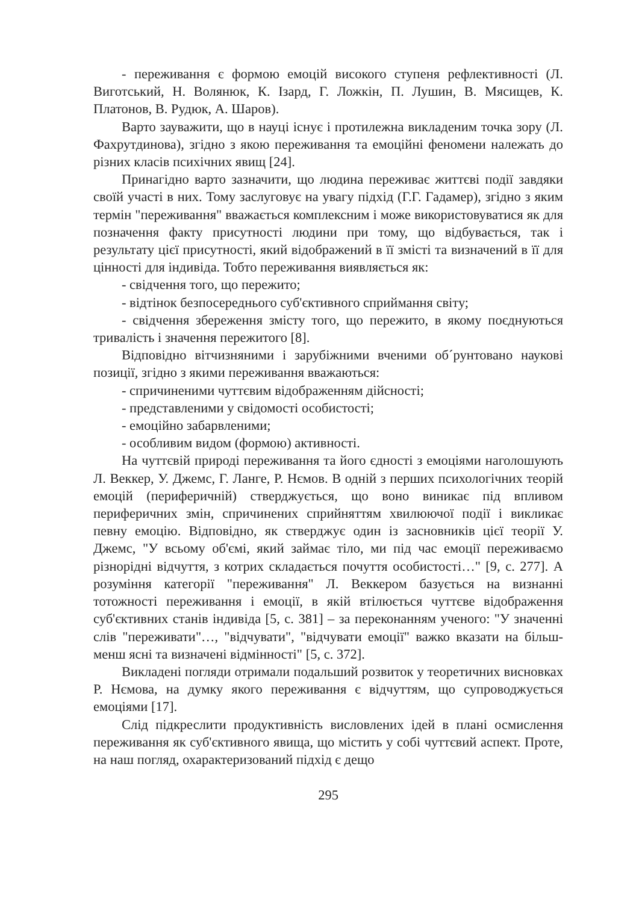- переживання є формою емоцій високого ступеня рефлективності (Л. Виготський, Н. Волянюк, К. Ізард, Г. Ложкін, П. Лушин, В. Мясищев, К. Платонов, В. Рудюк, А. Шаров).
Варто зауважити, що в науці існує і протилежна викладеним точка зору (Л. Фахрутдинова), згідно з якою переживання та емоційні феномени належать до різних класів психічних явищ [24].
Принагідно варто зазначити, що людина переживає життєві події завдяки своїй участі в них. Тому заслуговує на увагу підхід (Г.Г. Гадамер), згідно з яким термін "переживання" вважається комплексним і може використовуватися як для позначення факту присутності людини при тому, що відбувається, так і результату цієї присутності, який відображений в її змісті та визначений в її для цінності для індивіда. Тобто переживання виявляється як:
- свідчення того, що пережито;
- відтінок безпосереднього суб'єктивного сприймання світу;
- свідчення збереження змісту того, що пережито, в якому поєднуються тривалість і значення пережитого [8].
Відповідно вітчизняними і зарубіжними вченими об´рунтовано наукові позиції, згідно з якими переживання вважаються:
- спричиненими чуттєвим відображенням дійсності;
- представленими у свідомості особистості;
- емоційно забарвленими;
- особливим видом (формою) активності.
На чуттєвій природі переживання та його єдності з емоціями наголошують Л. Веккер, У. Джемс, Г. Ланге, Р. Нємов. В одній з перших психологічних теорій емоцій (периферичній) стверджується, що воно виникає під впливом периферичних змін, спричинених сприйняттям хвилюючої події і викликає певну емоцію. Відповідно, як стверджує один із засновників цієї теорії У. Джемс, "У всьому об'ємі, який займає тіло, ми під час емоції переживаємо різнорідні відчуття, з котрих складається почуття особистості…" [9, с. 277]. А розуміння категорії "переживання" Л. Веккером базується на визнанні тотожності переживання і емоції, в якій втілюється чуттєве відображення суб'єктивних станів індивіда [5, с. 381] – за переконанням ученого: "У значенні слів "переживати"…, "відчувати", "відчувати емоції" важко вказати на більш-менш ясні та визначені відмінності" [5, с. 372].
Викладені погляди отримали подальший розвиток у теоретичних висновках Р. Нємова, на думку якого переживання є відчуттям, що супроводжується емоціями [17].
Слід підкреслити продуктивність висловлених ідей в плані осмислення переживання як суб'єктивного явища, що містить у собі чуттєвий аспект. Проте, на наш погляд, охарактеризований підхід є дещо
295